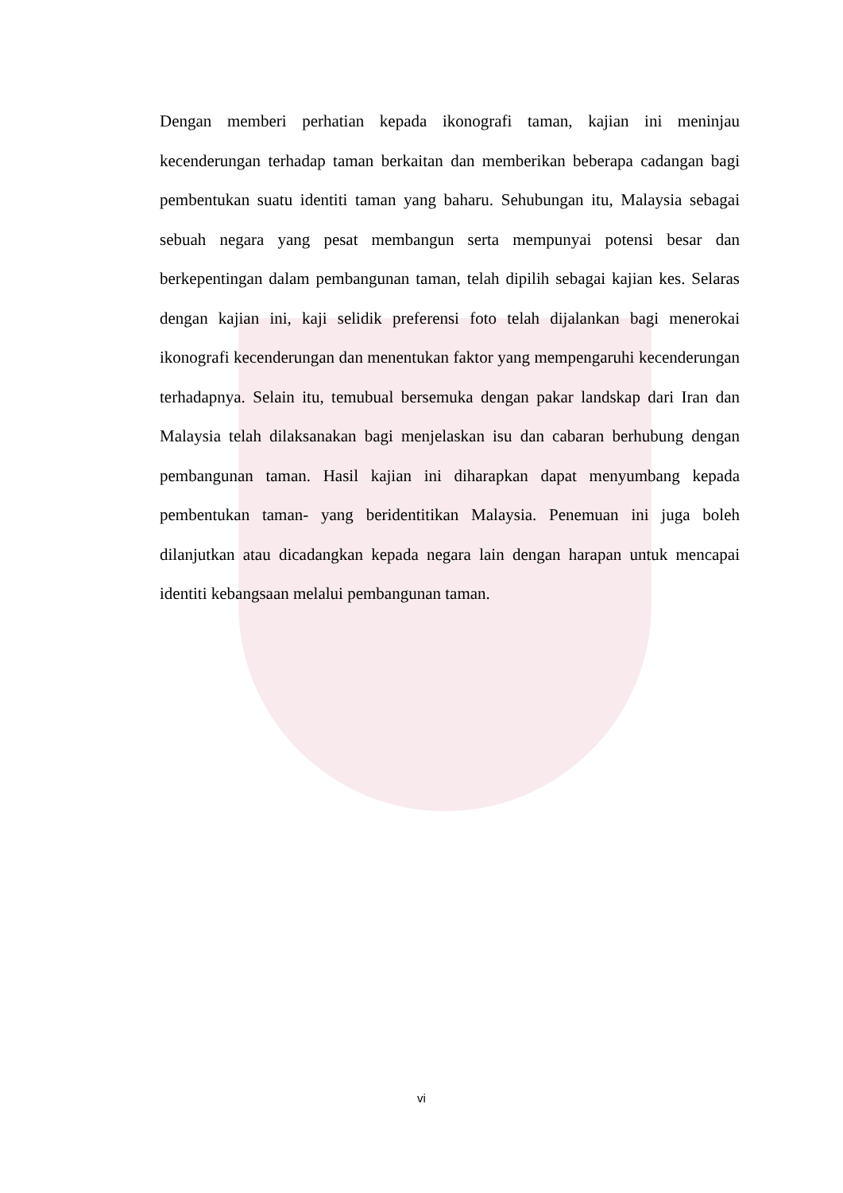Dengan memberi perhatian kepada ikonografi taman, kajian ini meninjau kecenderungan terhadap taman berkaitan dan memberikan beberapa cadangan bagi pembentukan suatu identiti taman yang baharu. Sehubungan itu, Malaysia sebagai sebuah negara yang pesat membangun serta mempunyai potensi besar dan berkepentingan dalam pembangunan taman, telah dipilih sebagai kajian kes. Selaras dengan kajian ini, kaji selidik preferensi foto telah dijalankan bagi menerokai ikonografi kecenderungan dan menentukan faktor yang mempengaruhi kecenderungan terhadapnya. Selain itu, temubual bersemuka dengan pakar landskap dari Iran dan Malaysia telah dilaksanakan bagi menjelaskan isu dan cabaran berhubung dengan pembangunan taman. Hasil kajian ini diharapkan dapat menyumbang kepada pembentukan taman- yang beridentitikan Malaysia. Penemuan ini juga boleh dilanjutkan atau dicadangkan kepada negara lain dengan harapan untuk mencapai identiti kebangsaan melalui pembangunan taman.
vi